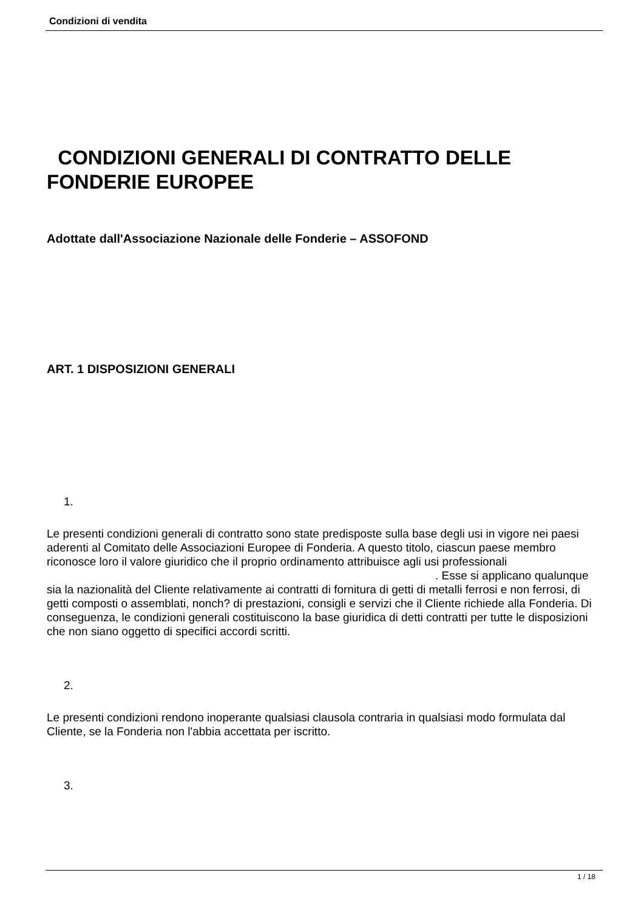Condizioni di vendita
CONDIZIONI GENERALI DI CONTRATTO DELLE FONDERIE EUROPEE
Adottate dall'Associazione Nazionale delle Fonderie – ASSOFOND
ART. 1 DISPOSIZIONI GENERALI
1.
Le presenti condizioni generali di contratto sono state predisposte sulla base degli usi in vigore nei paesi aderenti al Comitato delle Associazioni Europee di Fonderia. A questo titolo, ciascun paese membro riconosce loro il valore giuridico che il proprio ordinamento attribuisce agli usi professionali . Esse si applicano qualunque sia la nazionalità del Cliente relativamente ai contratti di fornitura di getti di metalli ferrosi e non ferrosi, di getti composti o assemblati, nonch? di prestazioni, consigli e servizi che il Cliente richiede alla Fonderia. Di conseguenza, le condizioni generali costituiscono la base giuridica di detti contratti per tutte le disposizioni che non siano oggetto di specifici accordi scritti.
2.
Le presenti condizioni rendono inoperante qualsiasi clausola contraria in qualsiasi modo formulata dal Cliente, se la Fonderia non l'abbia accettata per iscritto.
3.
1 / 18